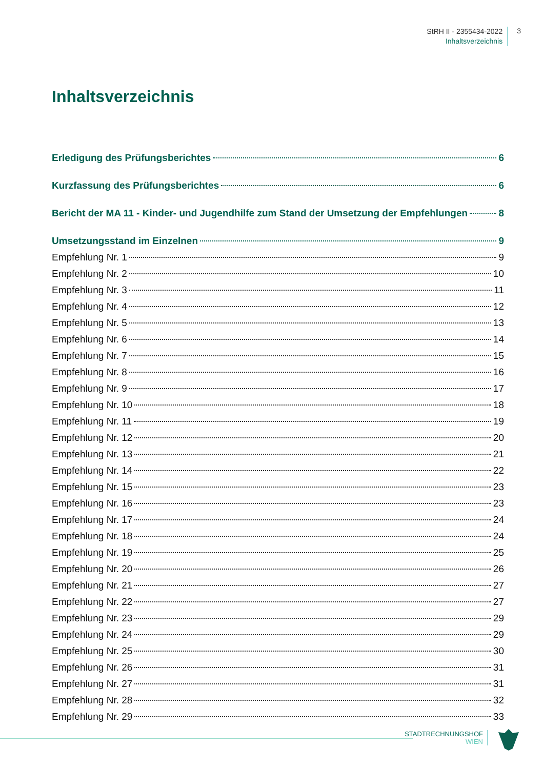StRH II - 2355434-2022
Inhaltsverzeichnis
3
Inhaltsverzeichnis
Erledigung des Prüfungsberichtes 6
Kurzfassung des Prüfungsberichtes 6
Bericht der MA 11 - Kinder- und Jugendhilfe zum Stand der Umsetzung der Empfehlungen 8
Umsetzungsstand im Einzelnen 9
Empfehlung Nr. 1 9
Empfehlung Nr. 2 10
Empfehlung Nr. 3 11
Empfehlung Nr. 4 12
Empfehlung Nr. 5 13
Empfehlung Nr. 6 14
Empfehlung Nr. 7 15
Empfehlung Nr. 8 16
Empfehlung Nr. 9 17
Empfehlung Nr. 10 18
Empfehlung Nr. 11 19
Empfehlung Nr. 12 20
Empfehlung Nr. 13 21
Empfehlung Nr. 14 22
Empfehlung Nr. 15 23
Empfehlung Nr. 16 23
Empfehlung Nr. 17 24
Empfehlung Nr. 18 24
Empfehlung Nr. 19 25
Empfehlung Nr. 20 26
Empfehlung Nr. 21 27
Empfehlung Nr. 22 27
Empfehlung Nr. 23 29
Empfehlung Nr. 24 29
Empfehlung Nr. 25 30
Empfehlung Nr. 26 31
Empfehlung Nr. 27 31
Empfehlung Nr. 28 32
Empfehlung Nr. 29 33
STADTRECHNUNGSHOF
WIEN